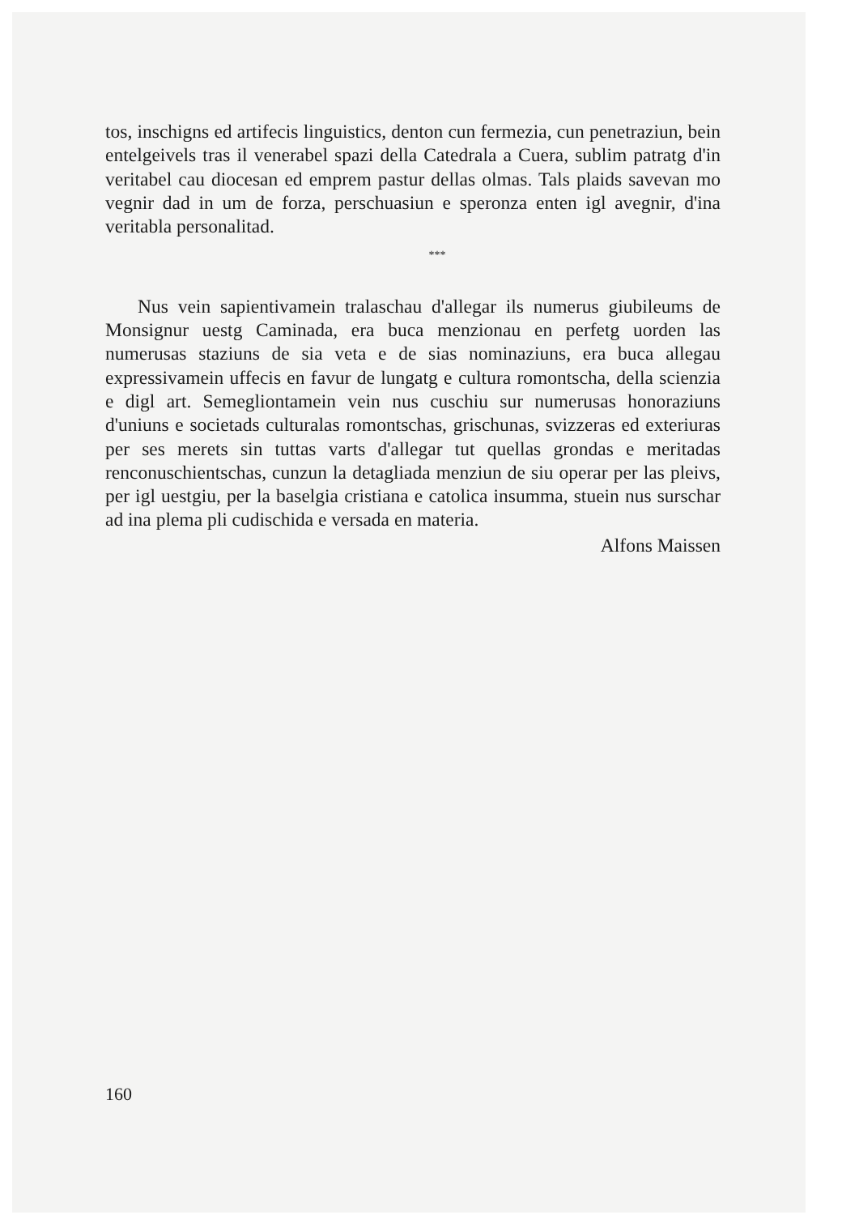tos, inschigns ed artifecis linguistics, denton cun fermezia, cun penetraziun, bein entelgeivels tras il venerabel spazi della Catedrala a Cuera, sublim patratg d'in veritabel cau diocesan ed emprem pastur dellas olmas. Tals plaids savevan mo vegnir dad in um de forza, perschuasiun e speronza enten igl avegnir, d'ina veritabla personalitad.
***
Nus vein sapientivamein tralaschau d'allegar ils numerus giubileums de Monsignur uestg Caminada, era buca menzionau en perfetg uorden las numerusas staziuns de sia veta e de sias nominaziuns, era buca allegau expressivamein uffecis en favur de lungatg e cultura romontscha, della scienzia e digl art. Semegliontamein vein nus cuschiu sur numerusas honoraziuns d'uniuns e societads culturalas romontschas, grischunas, svizzeras ed exteriuras per ses merets sin tuttas varts d'allegar tut quellas grondas e meritadas renconuschientschas, cunzun la detagliada menziun de siu operar per las pleivs, per igl uestgiu, per la baselgia cristiana e catolica insumma, stuein nus surschar ad ina plema pli cudischida e versada en materia.
Alfons Maissen
160